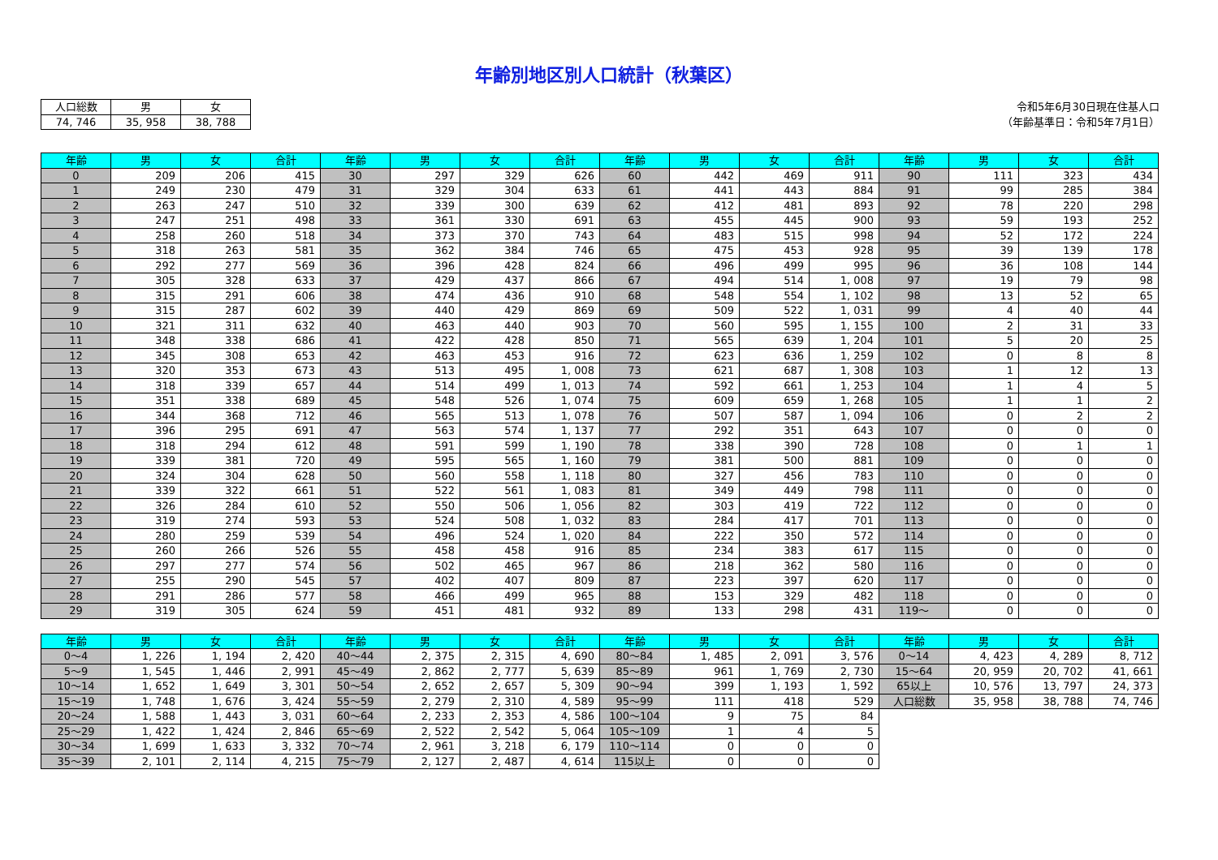年齢別地区別人口統計（秋葉区）
| 人口総数 | 男 | 女 |
| 74, 746 | 35, 958 | 38, 788 |
令和5年6月30日現在住基人口
（年齢基準日：令和5年7月1日）
| 年齢 | 男 | 女 | 合計 | 年齢 | 男 | 女 | 合計 | 年齢 | 男 | 女 | 合計 | 年齢 | 男 | 女 | 合計 |
| --- | --- | --- | --- | --- | --- | --- | --- | --- | --- | --- | --- | --- | --- | --- | --- |
| 0 | 209 | 206 | 415 | 30 | 297 | 329 | 626 | 60 | 442 | 469 | 911 | 90 | 111 | 323 | 434 |
| 1 | 249 | 230 | 479 | 31 | 329 | 304 | 633 | 61 | 441 | 443 | 884 | 91 | 99 | 285 | 384 |
| 2 | 263 | 247 | 510 | 32 | 339 | 300 | 639 | 62 | 412 | 481 | 893 | 92 | 78 | 220 | 298 |
| 3 | 247 | 251 | 498 | 33 | 361 | 330 | 691 | 63 | 455 | 445 | 900 | 93 | 59 | 193 | 252 |
| 4 | 258 | 260 | 518 | 34 | 373 | 370 | 743 | 64 | 483 | 515 | 998 | 94 | 52 | 172 | 224 |
| 5 | 318 | 263 | 581 | 35 | 362 | 384 | 746 | 65 | 475 | 453 | 928 | 95 | 39 | 139 | 178 |
| 6 | 292 | 277 | 569 | 36 | 396 | 428 | 824 | 66 | 496 | 499 | 995 | 96 | 36 | 108 | 144 |
| 7 | 305 | 328 | 633 | 37 | 429 | 437 | 866 | 67 | 494 | 514 | 1, 008 | 97 | 19 | 79 | 98 |
| 8 | 315 | 291 | 606 | 38 | 474 | 436 | 910 | 68 | 548 | 554 | 1, 102 | 98 | 13 | 52 | 65 |
| 9 | 315 | 287 | 602 | 39 | 440 | 429 | 869 | 69 | 509 | 522 | 1, 031 | 99 | 4 | 40 | 44 |
| 10 | 321 | 311 | 632 | 40 | 463 | 440 | 903 | 70 | 560 | 595 | 1, 155 | 100 | 2 | 31 | 33 |
| 11 | 348 | 338 | 686 | 41 | 422 | 428 | 850 | 71 | 565 | 639 | 1, 204 | 101 | 5 | 20 | 25 |
| 12 | 345 | 308 | 653 | 42 | 463 | 453 | 916 | 72 | 623 | 636 | 1, 259 | 102 | 0 | 8 | 8 |
| 13 | 320 | 353 | 673 | 43 | 513 | 495 | 1, 008 | 73 | 621 | 687 | 1, 308 | 103 | 1 | 12 | 13 |
| 14 | 318 | 339 | 657 | 44 | 514 | 499 | 1, 013 | 74 | 592 | 661 | 1, 253 | 104 | 1 | 4 | 5 |
| 15 | 351 | 338 | 689 | 45 | 548 | 526 | 1, 074 | 75 | 609 | 659 | 1, 268 | 105 | 1 | 1 | 2 |
| 16 | 344 | 368 | 712 | 46 | 565 | 513 | 1, 078 | 76 | 507 | 587 | 1, 094 | 106 | 0 | 2 | 2 |
| 17 | 396 | 295 | 691 | 47 | 563 | 574 | 1, 137 | 77 | 292 | 351 | 643 | 107 | 0 | 0 | 0 |
| 18 | 318 | 294 | 612 | 48 | 591 | 599 | 1, 190 | 78 | 338 | 390 | 728 | 108 | 0 | 1 | 1 |
| 19 | 339 | 381 | 720 | 49 | 595 | 565 | 1, 160 | 79 | 381 | 500 | 881 | 109 | 0 | 0 | 0 |
| 20 | 324 | 304 | 628 | 50 | 560 | 558 | 1, 118 | 80 | 327 | 456 | 783 | 110 | 0 | 0 | 0 |
| 21 | 339 | 322 | 661 | 51 | 522 | 561 | 1, 083 | 81 | 349 | 449 | 798 | 111 | 0 | 0 | 0 |
| 22 | 326 | 284 | 610 | 52 | 550 | 506 | 1, 056 | 82 | 303 | 419 | 722 | 112 | 0 | 0 | 0 |
| 23 | 319 | 274 | 593 | 53 | 524 | 508 | 1, 032 | 83 | 284 | 417 | 701 | 113 | 0 | 0 | 0 |
| 24 | 280 | 259 | 539 | 54 | 496 | 524 | 1, 020 | 84 | 222 | 350 | 572 | 114 | 0 | 0 | 0 |
| 25 | 260 | 266 | 526 | 55 | 458 | 458 | 916 | 85 | 234 | 383 | 617 | 115 | 0 | 0 | 0 |
| 26 | 297 | 277 | 574 | 56 | 502 | 465 | 967 | 86 | 218 | 362 | 580 | 116 | 0 | 0 | 0 |
| 27 | 255 | 290 | 545 | 57 | 402 | 407 | 809 | 87 | 223 | 397 | 620 | 117 | 0 | 0 | 0 |
| 28 | 291 | 286 | 577 | 58 | 466 | 499 | 965 | 88 | 153 | 329 | 482 | 118 | 0 | 0 | 0 |
| 29 | 319 | 305 | 624 | 59 | 451 | 481 | 932 | 89 | 133 | 298 | 431 | 119～ | 0 | 0 | 0 |
| 年齢 | 男 | 女 | 合計 | 年齢 | 男 | 女 | 合計 | 年齢 | 男 | 女 | 合計 | 年齢 | 男 | 女 | 合計 |
| --- | --- | --- | --- | --- | --- | --- | --- | --- | --- | --- | --- | --- | --- | --- | --- |
| 0～4 | 1, 226 | 1, 194 | 2, 420 | 40～44 | 2, 375 | 2, 315 | 4, 690 | 80～84 | 1, 485 | 2, 091 | 3, 576 | 0～14 | 4, 423 | 4, 289 | 8, 712 |
| 5～9 | 1, 545 | 1, 446 | 2, 991 | 45～49 | 2, 862 | 2, 777 | 5, 639 | 85～89 | 961 | 1, 769 | 2, 730 | 15～64 | 20, 959 | 20, 702 | 41, 661 |
| 10～14 | 1, 652 | 1, 649 | 3, 301 | 50～54 | 2, 652 | 2, 657 | 5, 309 | 90～94 | 399 | 1, 193 | 1, 592 | 65以上 | 10, 576 | 13, 797 | 24, 373 |
| 15～19 | 1, 748 | 1, 676 | 3, 424 | 55～59 | 2, 279 | 2, 310 | 4, 589 | 95～99 | 111 | 418 | 529 | 人口総数 | 35, 958 | 38, 788 | 74, 746 |
| 20～24 | 1, 588 | 1, 443 | 3, 031 | 60～64 | 2, 233 | 2, 353 | 4, 586 | 100～104 | 9 | 75 | 84 | | | | |
| 25～29 | 1, 422 | 1, 424 | 2, 846 | 65～69 | 2, 522 | 2, 542 | 5, 064 | 105～109 | 1 | 4 | 5 | | | | |
| 30～34 | 1, 699 | 1, 633 | 3, 332 | 70～74 | 2, 961 | 3, 218 | 6, 179 | 110～114 | 0 | 0 | 0 | | | | |
| 35～39 | 2, 101 | 2, 114 | 4, 215 | 75～79 | 2, 127 | 2, 487 | 4, 614 | 115以上 | 0 | 0 | 0 | | | | |